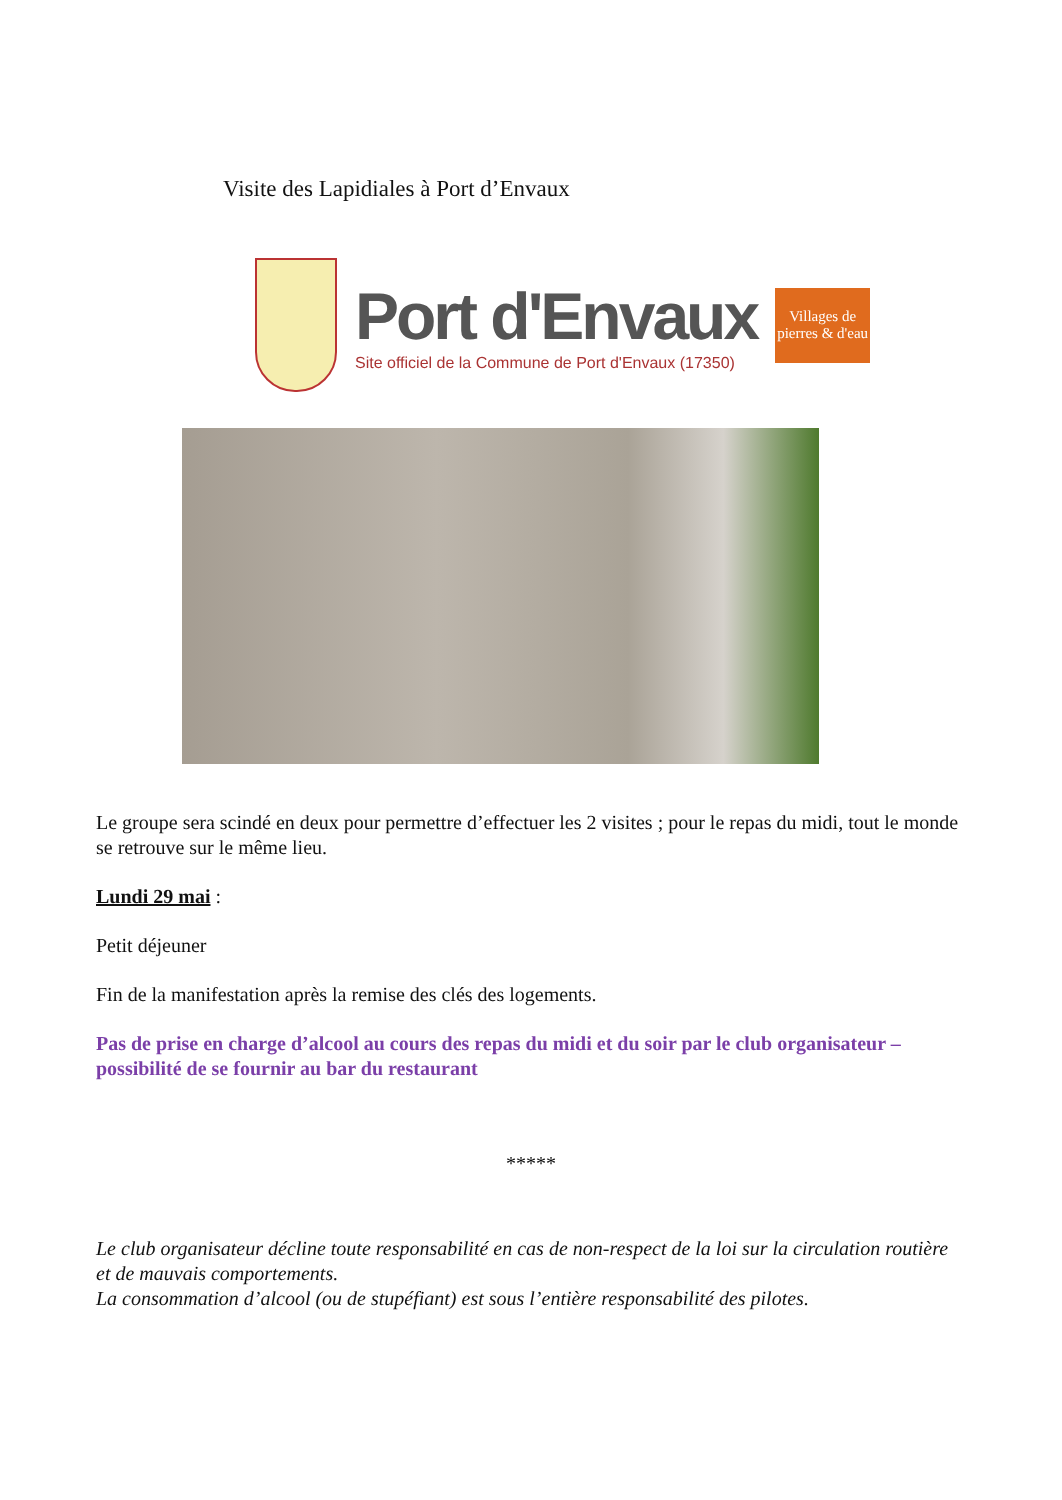Visite des Lapidiales à Port d’Envaux
Port d'Envaux
Site officiel de la Commune de Port d'Envaux (17350)
Villages de pierres & d'eau
Le groupe sera scindé en deux pour permettre d’effectuer les 2 visites ; pour le repas du midi, tout le monde se retrouve sur le même lieu.
Lundi 29 mai :
Petit déjeuner
Fin de la manifestation après la remise des clés des logements.
Pas de prise en charge d’alcool au cours des repas du midi et du soir par le club organisateur – possibilité de se fournir au bar du restaurant
*****
Le club organisateur décline toute responsabilité en cas de non-respect de la loi sur la circulation routière et de mauvais comportements.
La consommation d’alcool (ou de stupéfiant) est sous l’entière responsabilité des pilotes.